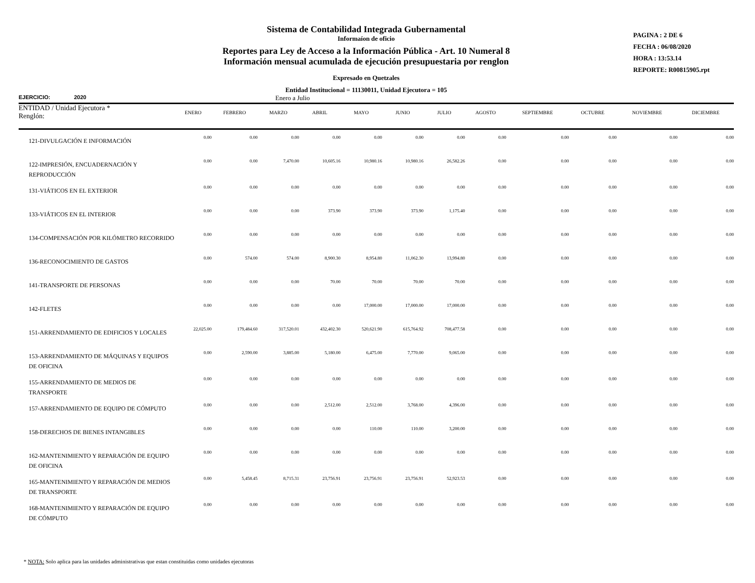Sistema de Contabilidad Integrada Gubernamental
Informaíon de oficio
Reportes para Ley de Acceso a la Información Pública - Art. 10 Numeral 8
Información mensual acumulada de ejecución presupuestaria por renglon
Expresado en Quetzales
Entidad Institucional = 11130011, Unidad Ejecutora = 105
PAGINA : 2 DE 6
FECHA : 06/08/2020
HORA : 13:53.14
REPORTE: R00815905.rpt
EJERCICIO: 2020 Enero a Julio
| ENTIDAD / Unidad Ejecutora * Renglón: | ENERO | FEBRERO | MARZO | ABRIL | MAYO | JUNIO | JULIO | AGOSTO | SEPTIEMBRE | OCTUBRE | NOVIEMBRE | DICIEMBRE |
| --- | --- | --- | --- | --- | --- | --- | --- | --- | --- | --- | --- | --- |
| 121-DIVULGACIÓN E INFORMACIÓN | 0.00 | 0.00 | 0.00 | 0.00 | 0.00 | 0.00 | 0.00 | 0.00 | 0.00 | 0.00 | 0.00 | 0.00 |
| 122-IMPRESIÓN, ENCUADERNACIÓN Y REPRODUCCIÓN | 0.00 | 0.00 | 7,470.00 | 10,605.16 | 10,980.16 | 10,980.16 | 26,582.26 | 0.00 | 0.00 | 0.00 | 0.00 | 0.00 |
| 131-VIÁTICOS EN EL EXTERIOR | 0.00 | 0.00 | 0.00 | 0.00 | 0.00 | 0.00 | 0.00 | 0.00 | 0.00 | 0.00 | 0.00 | 0.00 |
| 133-VIÁTICOS EN EL INTERIOR | 0.00 | 0.00 | 0.00 | 373.90 | 373.90 | 373.90 | 1,175.40 | 0.00 | 0.00 | 0.00 | 0.00 | 0.00 |
| 134-COMPENSACIÓN POR KILÓMETRO RECORRIDO | 0.00 | 0.00 | 0.00 | 0.00 | 0.00 | 0.00 | 0.00 | 0.00 | 0.00 | 0.00 | 0.00 | 0.00 |
| 136-RECONOCIMIENTO DE GASTOS | 0.00 | 574.00 | 574.00 | 8,900.30 | 8,954.80 | 11,062.30 | 13,994.80 | 0.00 | 0.00 | 0.00 | 0.00 | 0.00 |
| 141-TRANSPORTE DE PERSONAS | 0.00 | 0.00 | 0.00 | 70.00 | 70.00 | 70.00 | 70.00 | 0.00 | 0.00 | 0.00 | 0.00 | 0.00 |
| 142-FLETES | 0.00 | 0.00 | 0.00 | 0.00 | 17,000.00 | 17,000.00 | 17,000.00 | 0.00 | 0.00 | 0.00 | 0.00 | 0.00 |
| 151-ARRENDAMIENTO DE EDIFICIOS Y LOCALES | 22,025.00 | 179,484.60 | 317,520.01 | 432,402.30 | 520,621.90 | 615,764.92 | 708,477.58 | 0.00 | 0.00 | 0.00 | 0.00 | 0.00 |
| 153-ARRENDAMIENTO DE MÁQUINAS Y EQUIPOS DE OFICINA | 0.00 | 2,590.00 | 3,885.00 | 5,180.00 | 6,475.00 | 7,770.00 | 9,065.00 | 0.00 | 0.00 | 0.00 | 0.00 | 0.00 |
| 155-ARRENDAMIENTO DE MEDIOS DE TRANSPORTE | 0.00 | 0.00 | 0.00 | 0.00 | 0.00 | 0.00 | 0.00 | 0.00 | 0.00 | 0.00 | 0.00 | 0.00 |
| 157-ARRENDAMIENTO DE EQUIPO DE CÓMPUTO | 0.00 | 0.00 | 0.00 | 2,512.00 | 2,512.00 | 3,768.00 | 4,396.00 | 0.00 | 0.00 | 0.00 | 0.00 | 0.00 |
| 158-DERECHOS DE BIENES INTANGIBLES | 0.00 | 0.00 | 0.00 | 0.00 | 110.00 | 110.00 | 3,200.00 | 0.00 | 0.00 | 0.00 | 0.00 | 0.00 |
| 162-MANTENIMIENTO Y REPARACIÓN DE EQUIPO DE OFICINA | 0.00 | 0.00 | 0.00 | 0.00 | 0.00 | 0.00 | 0.00 | 0.00 | 0.00 | 0.00 | 0.00 | 0.00 |
| 165-MANTENIMIENTO Y REPARACIÓN DE MEDIOS DE TRANSPORTE | 0.00 | 5,458.45 | 8,715.31 | 23,756.91 | 23,756.91 | 23,756.91 | 52,923.53 | 0.00 | 0.00 | 0.00 | 0.00 | 0.00 |
| 168-MANTENIMIENTO Y REPARACIÓN DE EQUIPO DE CÓMPUTO | 0.00 | 0.00 | 0.00 | 0.00 | 0.00 | 0.00 | 0.00 | 0.00 | 0.00 | 0.00 | 0.00 | 0.00 |
* NOTA: Solo aplica para las unidades administrativas que estan constituidas como unidades ejecutoras